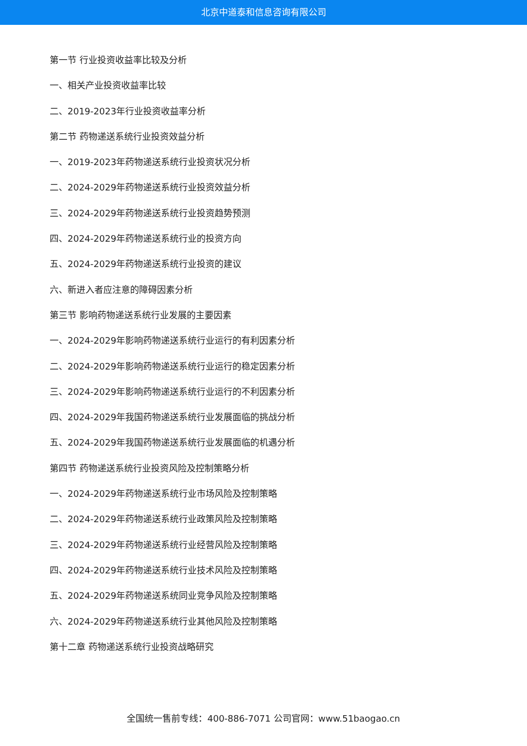北京中道泰和信息咨询有限公司
第一节 行业投资收益率比较及分析
一、相关产业投资收益率比较
二、2019-2023年行业投资收益率分析
第二节 药物递送系统行业投资效益分析
一、2019-2023年药物递送系统行业投资状况分析
二、2024-2029年药物递送系统行业投资效益分析
三、2024-2029年药物递送系统行业投资趋势预测
四、2024-2029年药物递送系统行业的投资方向
五、2024-2029年药物递送系统行业投资的建议
六、新进入者应注意的障碍因素分析
第三节 影响药物递送系统行业发展的主要因素
一、2024-2029年影响药物递送系统行业运行的有利因素分析
二、2024-2029年影响药物递送系统行业运行的稳定因素分析
三、2024-2029年影响药物递送系统行业运行的不利因素分析
四、2024-2029年我国药物递送系统行业发展面临的挑战分析
五、2024-2029年我国药物递送系统行业发展面临的机遇分析
第四节 药物递送系统行业投资风险及控制策略分析
一、2024-2029年药物递送系统行业市场风险及控制策略
二、2024-2029年药物递送系统行业政策风险及控制策略
三、2024-2029年药物递送系统行业经营风险及控制策略
四、2024-2029年药物递送系统行业技术风险及控制策略
五、2024-2029年药物递送系统同业竞争风险及控制策略
六、2024-2029年药物递送系统行业其他风险及控制策略
第十二章 药物递送系统行业投资战略研究
全国统一售前专线：400-886-7071 公司官网：www.51baogao.cn